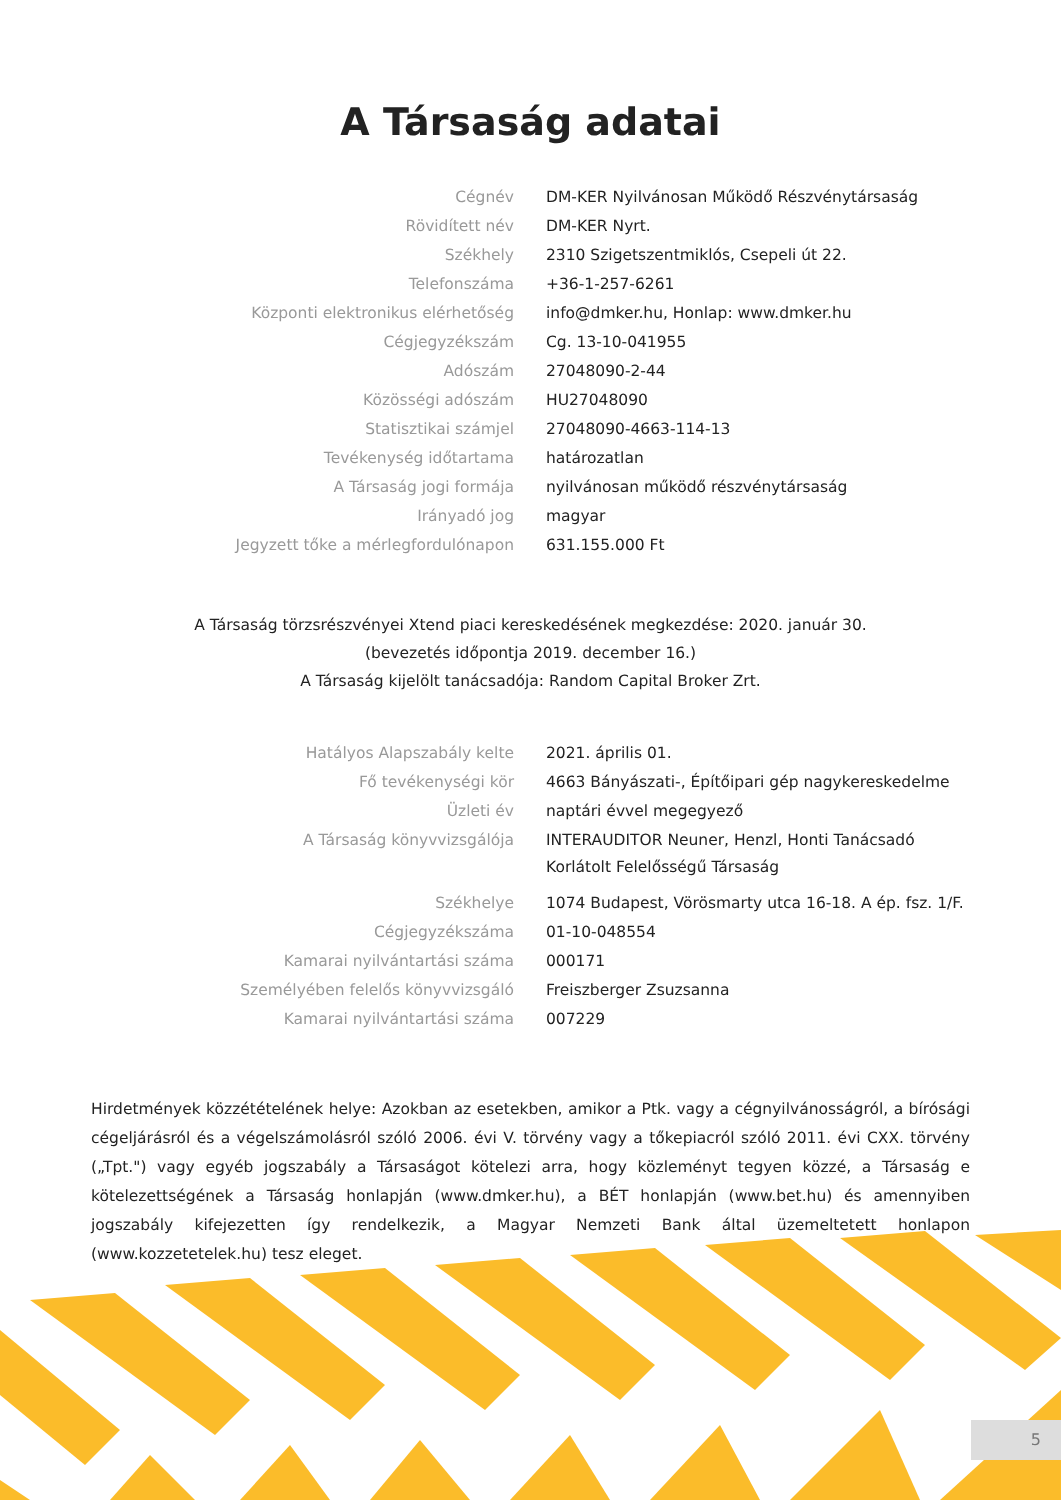A Társaság adatai
| Cégnév | DM-KER Nyilvánosan Működő Részvénytársaság |
| Rövidített név | DM-KER Nyrt. |
| Székhely | 2310 Szigetszentmiklós, Csepeli út 22. |
| Telefonszáma | +36-1-257-6261 |
| Központi elektronikus elérhetőség | info@dmker.hu, Honlap: www.dmker.hu |
| Cégjegyzékszám | Cg. 13-10-041955 |
| Adószám | 27048090-2-44 |
| Közösségi adószám | HU27048090 |
| Statisztikai számjel | 27048090-4663-114-13 |
| Tevékenység időtartama | határozatlan |
| A Társaság jogi formája | nyilvánosan működő részvénytársaság |
| Irányadó jog | magyar |
| Jegyzett tőke a mérlegfordulónapon | 631.155.000 Ft |
A Társaság törzsrészvényei Xtend piaci kereskedésének megkezdése: 2020. január 30.
(bevezetés időpontja 2019. december 16.)
A Társaság kijelölt tanácsadója: Random Capital Broker Zrt.
| Hatályos Alapszabály kelte | 2021. április 01. |
| Fő tevékenységi kör | 4663 Bányászati-, Építőipari gép nagykereskedelme |
| Üzleti év | naptári évvel megegyező |
| A Társaság könyvvizsgálója | INTERAUDITOR Neuner, Henzl, Honti Tanácsadó Korlátolt Felelősségű Társaság |
| Székhelye | 1074 Budapest, Vörösmarty utca 16-18. A ép. fsz. 1/F. |
| Cégjegyzékszáma | 01-10-048554 |
| Kamarai nyilvántartási száma | 000171 |
| Személyében felelős könyvvizsgáló | Freiszberger Zsuzsanna |
| Kamarai nyilvántartási száma | 007229 |
Hirdetmények közzétételének helye: Azokban az esetekben, amikor a Ptk. vagy a cégnyilvánosságról, a bírósági cégeljárásról és a végelszámolásról szóló 2006. évi V. törvény vagy a tőkepiacról szóló 2011. évi CXX. törvény („Tpt.") vagy egyéb jogszabály a Társaságot kötelezi arra, hogy közleményt tegyen közzé, a Társaság e kötelezettségének a Társaság honlapján (www.dmker.hu), a BÉT honlapján (www.bet.hu) és amennyiben jogszabály kifejezetten így rendelkezik, a Magyar Nemzeti Bank által üzemeltetett honlapon (www.kozzetetelek.hu) tesz eleget.
5